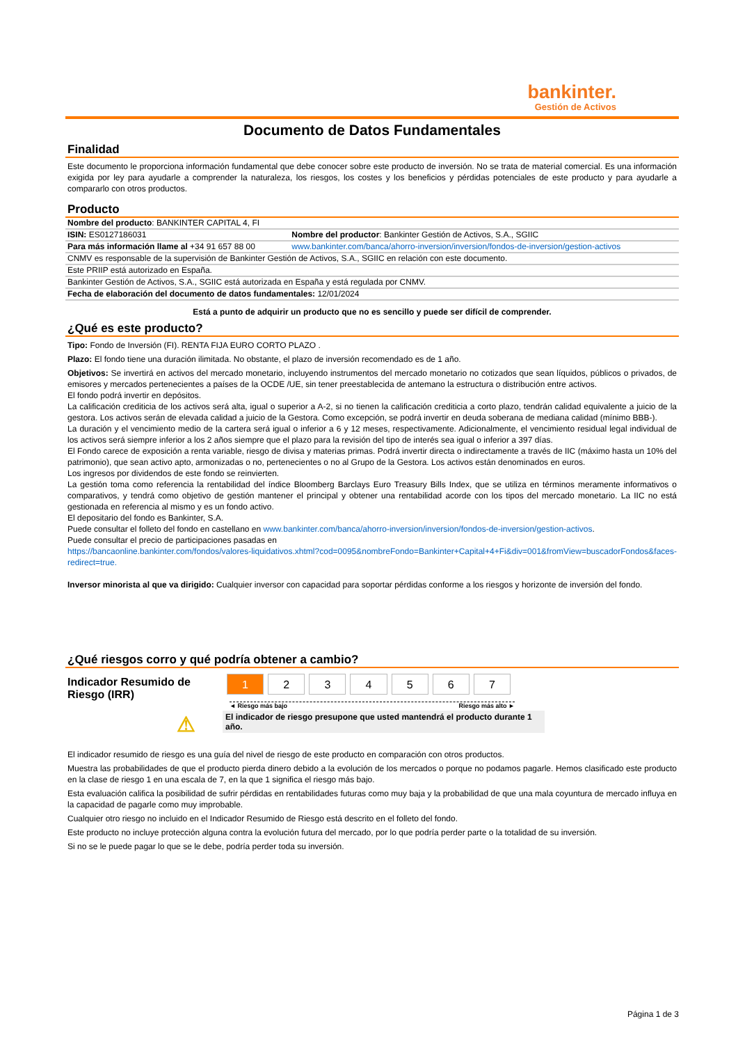bankinter.
Gestión de Activos
Documento de Datos Fundamentales
Finalidad
Este documento le proporciona información fundamental que debe conocer sobre este producto de inversión. No se trata de material comercial. Es una información exigida por ley para ayudarle a comprender la naturaleza, los riesgos, los costes y los beneficios y pérdidas potenciales de este producto y para ayudarle a compararlo con otros productos.
Producto
| Nombre del producto : BANKINTER CAPITAL 4, FI | |
| ISIN: ES0127186031 | Nombre del productor : Bankinter Gestión de Activos, S.A., SGIIC |
| Para más información llame al +34 91 657 88 00 | www.bankinter.com/banca/ahorro-inversion/inversion/fondos-de-inversion/gestion-activos |
| CNMV es responsable de la supervisión de Bankinter Gestión de Activos, S.A., SGIIC en relación con este documento. | |
| Este PRIIP está autorizado en España. | |
| Bankinter Gestión de Activos, S.A., SGIIC está autorizada en España y está regulada por CNMV. | |
| Fecha de elaboración del documento de datos fundamentales: 12/01/2024 | |
Está a punto de adquirir un producto que no es sencillo y puede ser difícil de comprender.
¿Qué es este producto?
Tipo: Fondo de Inversión (FI). RENTA FIJA EURO CORTO PLAZO .
Plazo: El fondo tiene una duración ilimitada. No obstante, el plazo de inversión recomendado es de 1 año.
Objetivos: Se invertirá en activos del mercado monetario, incluyendo instrumentos del mercado monetario no cotizados que sean líquidos, públicos o privados, de emisores y mercados pertenecientes a países de la OCDE /UE, sin tener preestablecida de antemano la estructura o distribución entre activos.
El fondo podrá invertir en depósitos.
La calificación crediticia de los activos será alta, igual o superior a A-2, si no tienen la calificación crediticia a corto plazo, tendrán calidad equivalente a juicio de la gestora. Los activos serán de elevada calidad a juicio de la Gestora. Como excepción, se podrá invertir en deuda soberana de mediana calidad (mínimo BBB-).
La duración y el vencimiento medio de la cartera será igual o inferior a 6 y 12 meses, respectivamente. Adicionalmente, el vencimiento residual legal individual de los activos será siempre inferior a los 2 años siempre que el plazo para la revisión del tipo de interés sea igual o inferior a 397 días.
El Fondo carece de exposición a renta variable, riesgo de divisa y materias primas. Podrá invertir directa o indirectamente a través de IIC (máximo hasta un 10% del patrimonio), que sean activo apto, armonizadas o no, pertenecientes o no al Grupo de la Gestora. Los activos están denominados en euros.
Los ingresos por dividendos de este fondo se reinvierten.
La gestión toma como referencia la rentabilidad del índice Bloomberg Barclays Euro Treasury Bills Index, que se utiliza en términos meramente informativos o comparativos, y tendrá como objetivo de gestión mantener el principal y obtener una rentabilidad acorde con los tipos del mercado monetario. La IIC no está gestionada en referencia al mismo y es un fondo activo.
El depositario del fondo es Bankinter, S.A.
Puede consultar el folleto del fondo en castellano en www.bankinter.com/banca/ahorro-inversion/inversion/fondos-de-inversion/gestion-activos.
Puede consultar el precio de participaciones pasadas en
https://bancaonline.bankinter.com/fondos/valores-liquidativos.xhtml?cod=0095&nombreFondo=Bankinter+Capital+4+Fi&div=001&fromView=buscadorFondos&faces-redirect=true.
Inversor minorista al que va dirigido: Cualquier inversor con capacidad para soportar pérdidas conforme a los riesgos y horizonte de inversión del fondo.
¿Qué riesgos corro y qué podría obtener a cambio?
Indicador Resumido de Riesgo (IRR)
| 1 | 2 | 3 | 4 | 5 | 6 | 7 |
◄ Riesgo más bajo Riesgo más alto ►
⚠ El indicador de riesgo presupone que usted mantendrá el producto durante 1 año.
El indicador resumido de riesgo es una guía del nivel de riesgo de este producto en comparación con otros productos.
Muestra las probabilidades de que el producto pierda dinero debido a la evolución de los mercados o porque no podamos pagarle. Hemos clasificado este producto en la clase de riesgo 1 en una escala de 7, en la que 1 significa el riesgo más bajo.
Esta evaluación califica la posibilidad de sufrir pérdidas en rentabilidades futuras como muy baja y la probabilidad de que una mala coyuntura de mercado influya en la capacidad de pagarle como muy improbable.
Cualquier otro riesgo no incluido en el Indicador Resumido de Riesgo está descrito en el folleto del fondo.
Este producto no incluye protección alguna contra la evolución futura del mercado, por lo que podría perder parte o la totalidad de su inversión.
Si no se le puede pagar lo que se le debe, podría perder toda su inversión.
Página 1 de 3